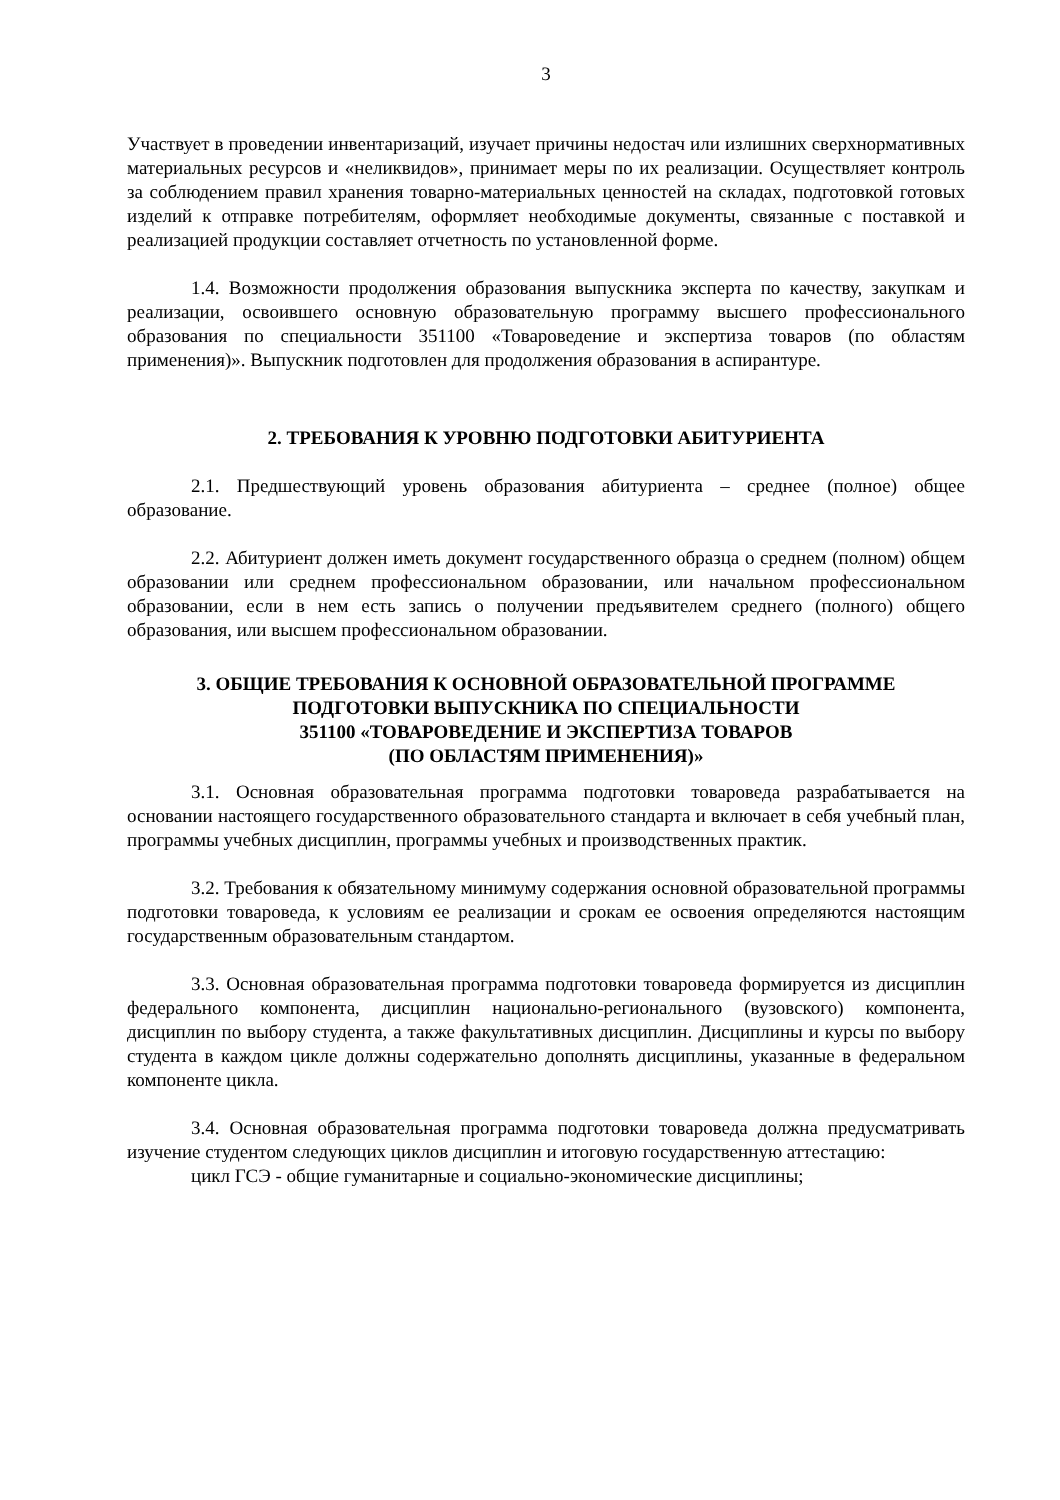3
Участвует в проведении инвентаризаций, изучает причины недостач или излишних сверхнормативных материальных ресурсов и «неликвидов», принимает меры по их реализации. Осуществляет контроль за соблюдением правил хранения товарно-материальных ценностей на складах, подготовкой готовых изделий к отправке потребителям, оформляет необходимые документы, связанные с поставкой и реализацией продукции составляет отчетность по установленной форме.
1.4. Возможности продолжения образования выпускника эксперта по качеству, закупкам и реализации, освоившего основную образовательную программу высшего профессионального образования по специальности 351100 «Товароведение и экспертиза товаров (по областям применения)». Выпускник подготовлен для продолжения образования в аспирантуре.
2. ТРЕБОВАНИЯ К УРОВНЮ ПОДГОТОВКИ АБИТУРИЕНТА
2.1. Предшествующий уровень образования абитуриента – среднее (полное) общее образование.
2.2. Абитуриент должен иметь документ государственного образца о среднем (полном) общем образовании или среднем профессиональном образовании, или начальном профессиональном образовании, если в нем есть запись о получении предъявителем среднего (полного) общего образования, или высшем профессиональном образовании.
3. ОБЩИЕ ТРЕБОВАНИЯ К ОСНОВНОЙ ОБРАЗОВАТЕЛЬНОЙ ПРОГРАММЕ
ПОДГОТОВКИ ВЫПУСКНИКА ПО СПЕЦИАЛЬНОСТИ
351100 «ТОВАРОВЕДЕНИЕ И ЭКСПЕРТИЗА ТОВАРОВ
(ПО ОБЛАСТЯМ ПРИМЕНЕНИЯ)»
3.1. Основная образовательная программа подготовки товароведа разрабатывается на основании настоящего государственного образовательного стандарта и включает в себя учебный план, программы учебных дисциплин, программы учебных и производственных практик.
3.2. Требования к обязательному минимуму содержания основной образовательной программы подготовки товароведа, к условиям ее реализации и срокам ее освоения определяются настоящим государственным образовательным стандартом.
3.3. Основная образовательная программа подготовки товароведа формируется из дисциплин федерального компонента, дисциплин национально-регионального (вузовского) компонента, дисциплин по выбору студента, а также факультативных дисциплин. Дисциплины и курсы по выбору студента в каждом цикле должны содержательно дополнять дисциплины, указанные в федеральном компоненте цикла.
3.4. Основная образовательная программа подготовки товароведа должна предусматривать изучение студентом следующих циклов дисциплин и итоговую государственную аттестацию:
цикл ГСЭ - общие гуманитарные и социально-экономические дисциплины;